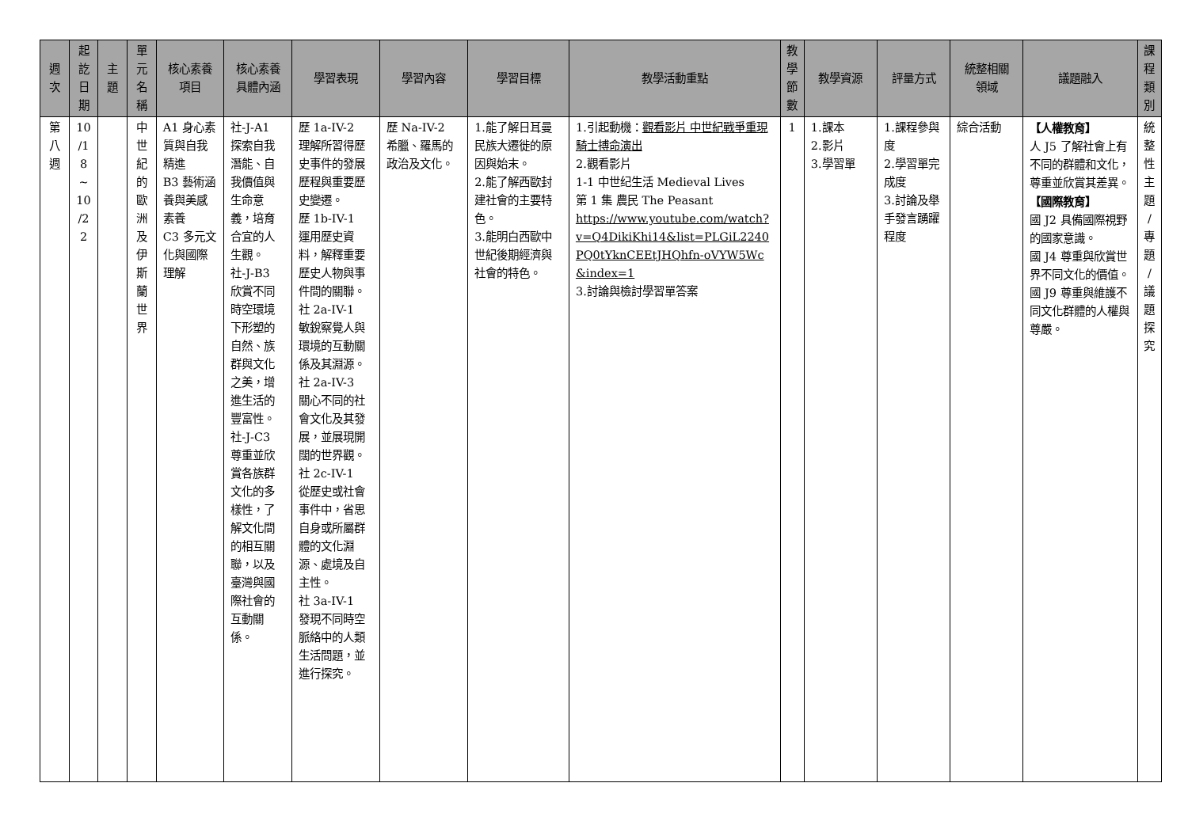| 週 次 | 起 訖 日 期 | 主 題 | 單 元 名 稱 | 核心素養 項目 | 核心素養 具體內涵 | 學習表現 | 學習內容 | 學習目標 | 教學活動重點 | 教 學 節 數 | 教學資源 | 評量方式 | 統整相關 領域 | 議題融入 | 課 程 類 別 |
| --- | --- | --- | --- | --- | --- | --- | --- | --- | --- | --- | --- | --- | --- | --- | --- |
| 第 八 週 | 10 /1 8 ~ 10 /2 2 | | 中 世 紀 的 歐 洲 及 伊 斯 蘭 世 界 | A1 身心素質與自我精進 B3 藝術涵養與美感素養 C3 多元文化與國際理解 | 社-J-A1 探索自我潛能、自我價值與生命意義，培育合宜的人生觀。 社-J-B3 欣賞不同時空環境下形塑的自然、族群與文化之美，增進生活的豐富性。 社-J-C3 尊重並欣賞各族群文化的多樣性，了解文化間的相互關聯，以及臺灣與國際社會的互動關係。 | 歷 1a-IV-2 理解所習得歷史事件的發展歷程與重要歷史變遷。 歷 1b-IV-1 運用歷史資料，解釋重要歷史人物與事件間的關聯。 社 2a-IV-1 敏銳察覺人與環境的互動關係及其淵源。 社 2a-IV-3 關心不同的社會文化及其發展，並展現開闊的世界觀。 社 2c-IV-1 從歷史或社會事件中，省思自身或所屬群體的文化淵源、處境及自主性。 社 3a-IV-1 發現不同時空脈絡中的人類生活問題，並進行探究。 | 歷 Na-IV-2 希臘、羅馬的政治及文化。 | 1.能了解日耳曼民族大遷徙的原因與始末。 2.能了解西歐封建社會的主要特色。 3.能明白西歐中世紀後期經濟與社會的特色。 | 1.引起動機： 觀看影片 中世紀戰爭重現 騎士搏命演出 2.觀看影片 1-1 中世纪生活 Medieval Lives 第 1 集 農民 The Peasant https://www.youtube.com/watch?v=Q4DikiKhi14&list=PLGiL2240PQ0tYknCEEtJHQhfn-oVYW5Wc&index=1 3.討論與檢討學習單答案 | 1 | 1.課本 2.影片 3.學習單 | 1.課程參與度 2.學習單完成度 3.討論及舉手發言踴躍程度 | 綜合活動 | 【人權教育】 人 J5 了解社會上有不同的群體和文化，尊重並欣賞其差異。 【國際教育】 國 J2 具備國際視野的國家意識。 國 J4 尊重與欣賞世界不同文化的價值。 國 J9 尊重與維護不同文化群體的人權與尊嚴。 | 統 整 性 主 題 / 專 題 / 議 題 探 究 |